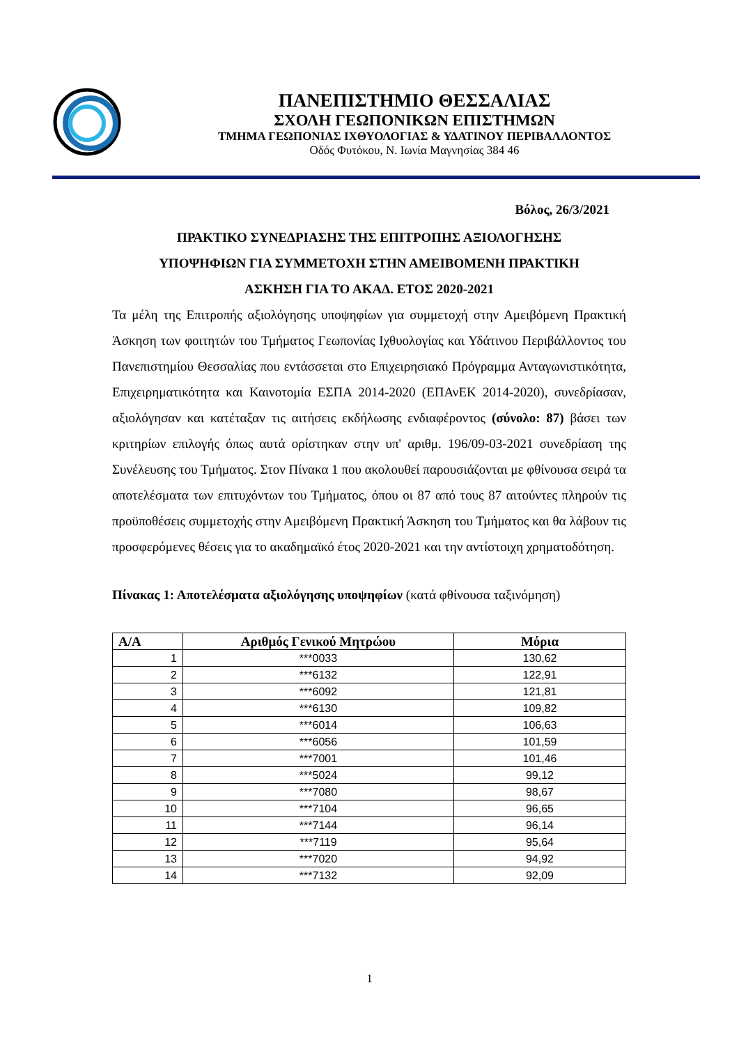ΠΑΝΕΠΙΣΤΗΜΙΟ ΘΕΣΣΑΛΙΑΣ
ΣΧΟΛΗ ΓΕΩΠΟΝΙΚΩΝ ΕΠΙΣΤΗΜΩΝ
ΤΜΗΜΑ ΓΕΩΠΟΝΙΑΣ ΙΧΘΥΟΛΟΓΙΑΣ & ΥΔΑΤΙΝΟΥ ΠΕΡΙΒΑΛΛΟΝΤΟΣ
Οδός Φυτόκου, Ν. Ιωνία Μαγνησίας 384 46
Βόλος, 26/3/2021
ΠΡΑΚΤΙΚΟ ΣΥΝΕΔΡΙΑΣΗΣ ΤΗΣ ΕΠΙΤΡΟΠΗΣ ΑΞΙΟΛΟΓΗΣΗΣ
ΥΠΟΨΗΦΙΩΝ ΓΙΑ ΣΥΜΜΕΤΟΧΗ ΣΤΗΝ ΑΜΕΙΒΟΜΕΝΗ ΠΡΑΚΤΙΚΗ
ΑΣΚΗΣΗ ΓΙΑ ΤΟ ΑΚΑΔ. ΕΤΟΣ 2020-2021
Τα μέλη της Επιτροπής αξιολόγησης υποψηφίων για συμμετοχή στην Αμειβόμενη Πρακτική Άσκηση των φοιτητών του Τμήματος Γεωπονίας Ιχθυολογίας και Υδάτινου Περιβάλλοντος του Πανεπιστημίου Θεσσαλίας που εντάσσεται στο Επιχειρησιακό Πρόγραμμα Ανταγωνιστικότητα, Επιχειρηματικότητα και Καινοτομία ΕΣΠΑ 2014-2020 (ΕΠΑνΕΚ 2014-2020), συνεδρίασαν, αξιολόγησαν και κατέταξαν τις αιτήσεις εκδήλωσης ενδιαφέροντος (σύνολο: 87) βάσει των κριτηρίων επιλογής όπως αυτά ορίστηκαν στην υπ' αριθμ. 196/09-03-2021 συνεδρίαση της Συνέλευσης του Τμήματος. Στον Πίνακα 1 που ακολουθεί παρουσιάζονται με φθίνουσα σειρά τα αποτελέσματα των επιτυχόντων του Τμήματος, όπου οι 87 από τους 87 αιτούντες πληρούν τις προϋποθέσεις συμμετοχής στην Αμειβόμενη Πρακτική Άσκηση του Τμήματος και θα λάβουν τις προσφερόμενες θέσεις για το ακαδημαϊκό έτος 2020-2021 και την αντίστοιχη χρηματοδότηση.
Πίνακας 1: Αποτελέσματα αξιολόγησης υποψηφίων (κατά φθίνουσα ταξινόμηση)
| Α/Α | Αριθμός Γενικού Μητρώου | Μόρια |
| --- | --- | --- |
| 1 | ***0033 | 130,62 |
| 2 | ***6132 | 122,91 |
| 3 | ***6092 | 121,81 |
| 4 | ***6130 | 109,82 |
| 5 | ***6014 | 106,63 |
| 6 | ***6056 | 101,59 |
| 7 | ***7001 | 101,46 |
| 8 | ***5024 | 99,12 |
| 9 | ***7080 | 98,67 |
| 10 | ***7104 | 96,65 |
| 11 | ***7144 | 96,14 |
| 12 | ***7119 | 95,64 |
| 13 | ***7020 | 94,92 |
| 14 | ***7132 | 92,09 |
1